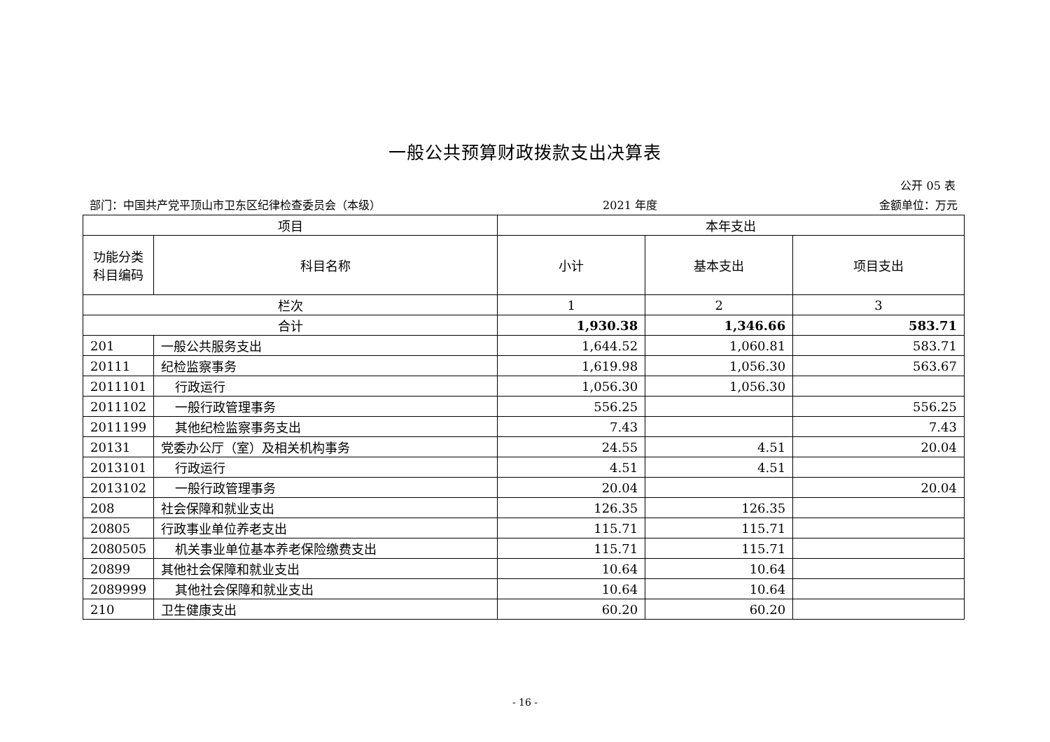一般公共预算财政拨款支出决算表
公开 05 表
部门：中国共产党平顶山市卫东区纪律检查委员会（本级） 2021 年度 金额单位：万元
| 项目 | | 本年支出 | | |
| --- | --- | --- | --- | --- |
| 功能分类科目编码 | 科目名称 | 小计 | 基本支出 | 项目支出 |
| 栏次 | | 1 | 2 | 3 |
| 合计 | | 1,930.38 | 1,346.66 | 583.71 |
| 201 | 一般公共服务支出 | 1,644.52 | 1,060.81 | 583.71 |
| 20111 | 纪检监察事务 | 1,619.98 | 1,056.30 | 563.67 |
| 2011101 | 行政运行 | 1,056.30 | 1,056.30 | |
| 2011102 | 一般行政管理事务 | 556.25 | | 556.25 |
| 2011199 | 其他纪检监察事务支出 | 7.43 | | 7.43 |
| 20131 | 党委办公厅（室）及相关机构事务 | 24.55 | 4.51 | 20.04 |
| 2013101 | 行政运行 | 4.51 | 4.51 | |
| 2013102 | 一般行政管理事务 | 20.04 | | 20.04 |
| 208 | 社会保障和就业支出 | 126.35 | 126.35 | |
| 20805 | 行政事业单位养老支出 | 115.71 | 115.71 | |
| 2080505 | 机关事业单位基本养老保险缴费支出 | 115.71 | 115.71 | |
| 20899 | 其他社会保障和就业支出 | 10.64 | 10.64 | |
| 2089999 | 其他社会保障和就业支出 | 10.64 | 10.64 | |
| 210 | 卫生健康支出 | 60.20 | 60.20 | |
- 16 -